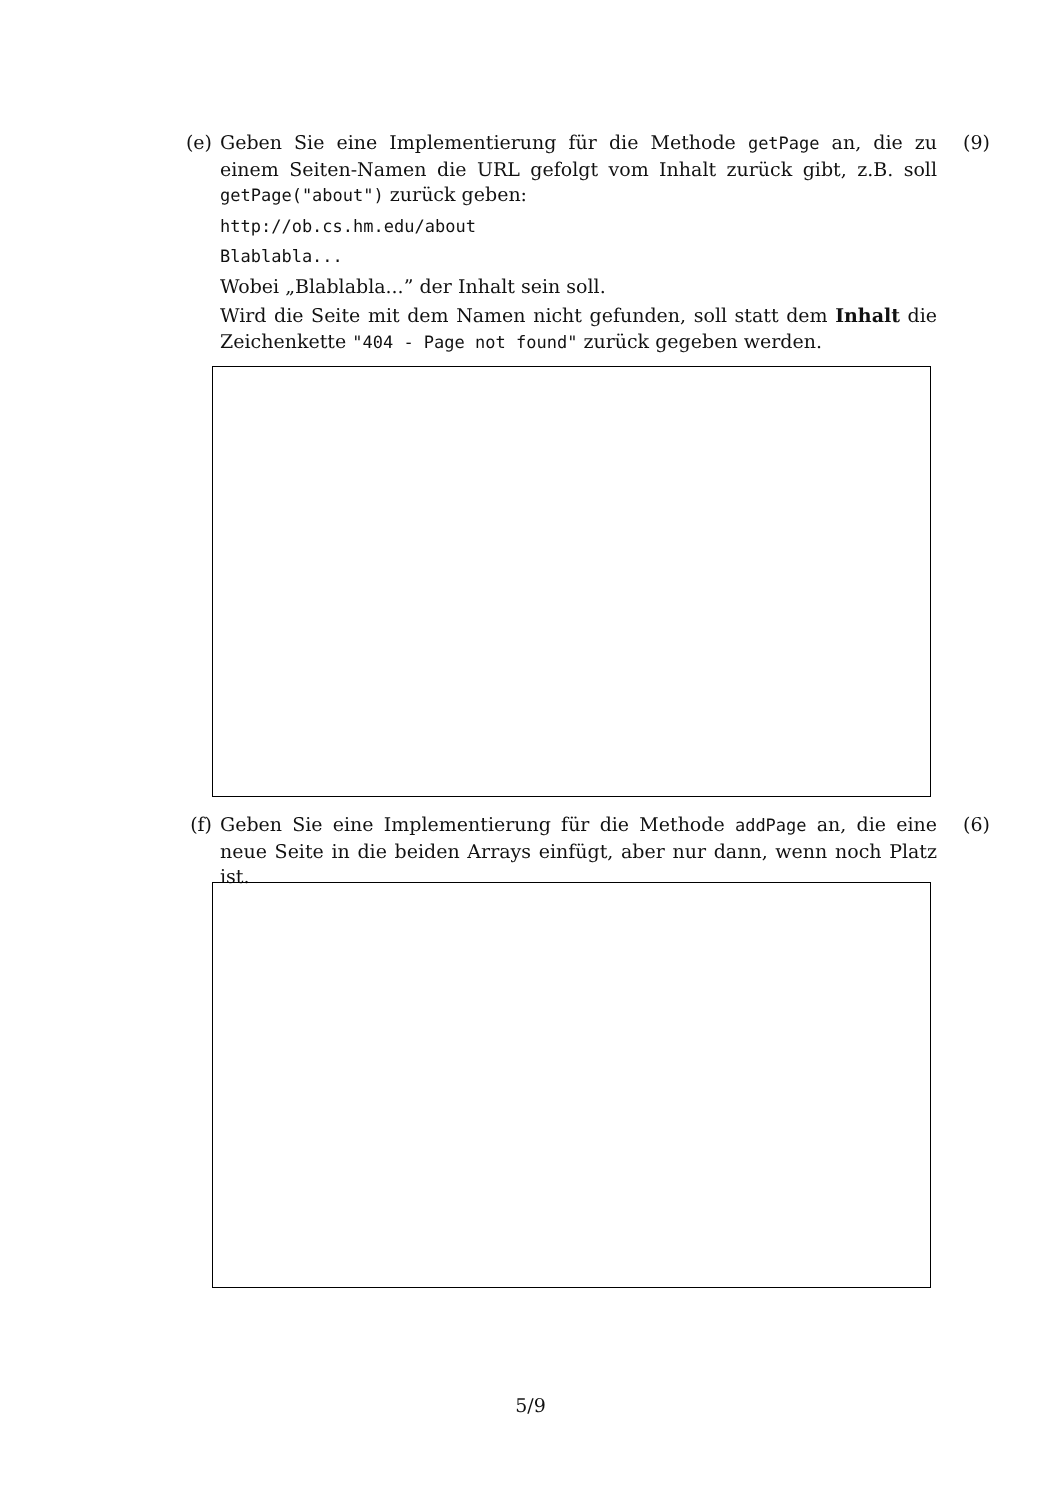(e) Geben Sie eine Implementierung für die Methode getPage an, die zu einem Seiten-Namen die URL gefolgt vom Inhalt zurück gibt, z.B. soll getPage("about") zurück geben:
http://ob.cs.hm.edu/about
Blablabla...
Wobei „Blablabla...” der Inhalt sein soll.
Wird die Seite mit dem Namen nicht gefunden, soll statt dem Inhalt die Zeichenkette "404 - Page not found" zurück gegeben werden.
(9)
(f) Geben Sie eine Implementierung für die Methode addPage an, die eine neue Seite in die beiden Arrays einfügt, aber nur dann, wenn noch Platz ist.
(6)
5/9